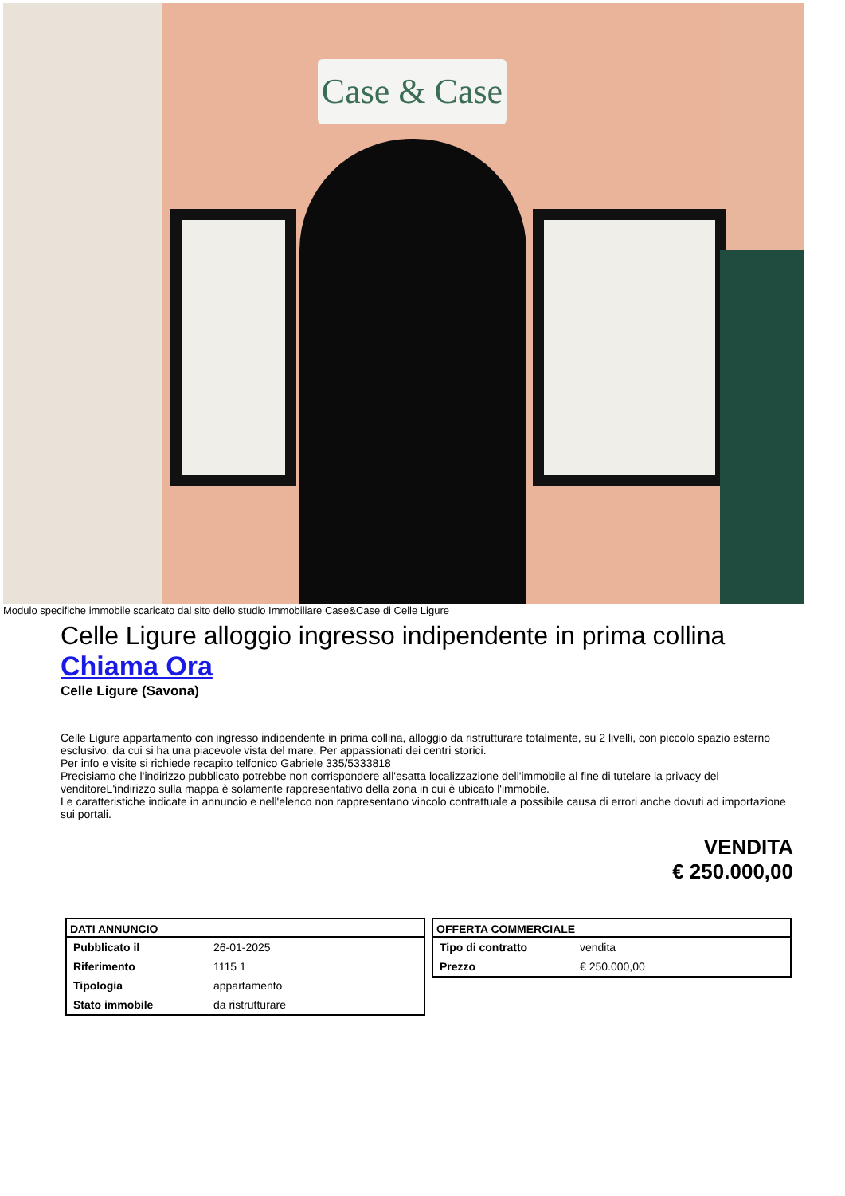Case & Case
Modulo specifiche immobile scaricato dal sito dello studio Immobiliare Case&Case di Celle Ligure
Celle Ligure alloggio ingresso indipendente in prima collina
Chiama Ora
Celle Ligure (Savona)
Celle Ligure appartamento con ingresso indipendente in prima collina, alloggio da ristrutturare totalmente, su 2 livelli, con piccolo spazio esterno esclusivo, da cui si ha una piacevole vista del mare. Per appassionati dei centri storici.
Per info e visite si richiede recapito telfonico Gabriele 335/5333818
Precisiamo che l'indirizzo pubblicato potrebbe non corrispondere all'esatta localizzazione dell'immobile al fine di tutelare la privacy del venditoreL'indirizzo sulla mappa è solamente rappresentativo della zona in cui è ubicato l'immobile.
Le caratteristiche indicate in annuncio e nell'elenco non rappresentano vincolo contrattuale a possibile causa di errori anche dovuti ad importazione sui portali.
VENDITA
€ 250.000,00
| DATI ANNUNCIO | |
| --- | --- |
| Pubblicato il | 26-01-2025 |
| Riferimento | 1115 1 |
| Tipologia | appartamento |
| Stato immobile | da ristrutturare |
| OFFERTA COMMERCIALE | |
| --- | --- |
| Tipo di contratto | vendita |
| Prezzo | € 250.000,00 |